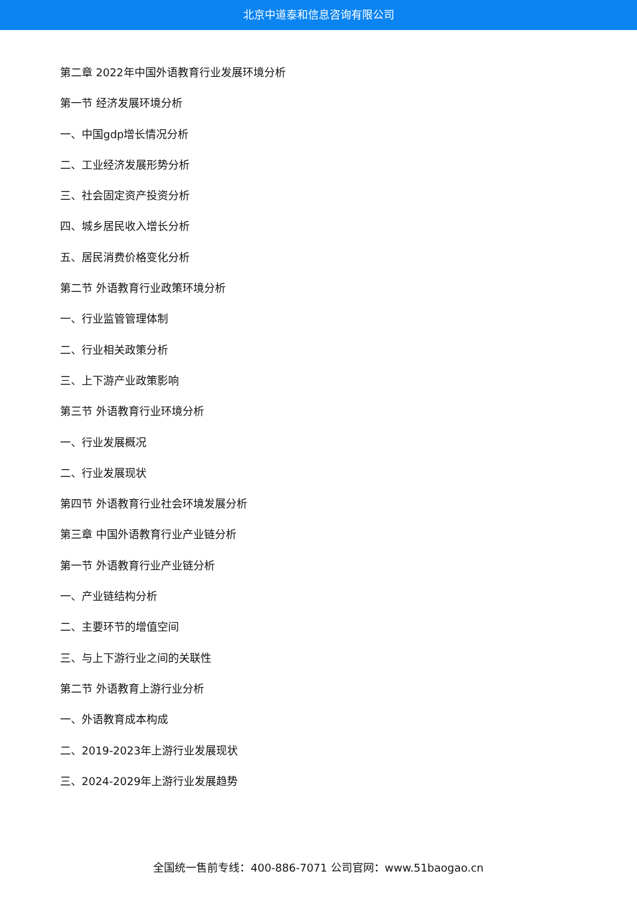北京中道泰和信息咨询有限公司
第二章 2022年中国外语教育行业发展环境分析
第一节 经济发展环境分析
一、中国gdp增长情况分析
二、工业经济发展形势分析
三、社会固定资产投资分析
四、城乡居民收入增长分析
五、居民消费价格变化分析
第二节 外语教育行业政策环境分析
一、行业监管管理体制
二、行业相关政策分析
三、上下游产业政策影响
第三节 外语教育行业环境分析
一、行业发展概况
二、行业发展现状
第四节 外语教育行业社会环境发展分析
第三章 中国外语教育行业产业链分析
第一节 外语教育行业产业链分析
一、产业链结构分析
二、主要环节的增值空间
三、与上下游行业之间的关联性
第二节 外语教育上游行业分析
一、外语教育成本构成
二、2019-2023年上游行业发展现状
三、2024-2029年上游行业发展趋势
全国统一售前专线：400-886-7071 公司官网：www.51baogao.cn